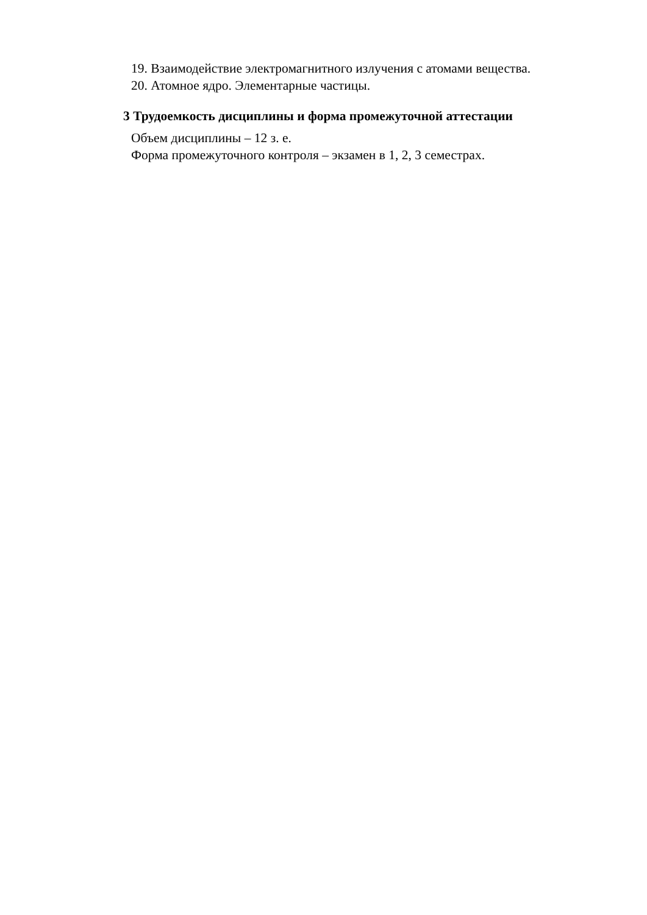19. Взаимодействие электромагнитного излучения с атомами вещества.
20. Атомное ядро. Элементарные частицы.
3 Трудоемкость дисциплины и форма промежуточной аттестации
Объем дисциплины – 12 з. е.
Форма промежуточного контроля – экзамен в 1, 2, 3 семестрах.